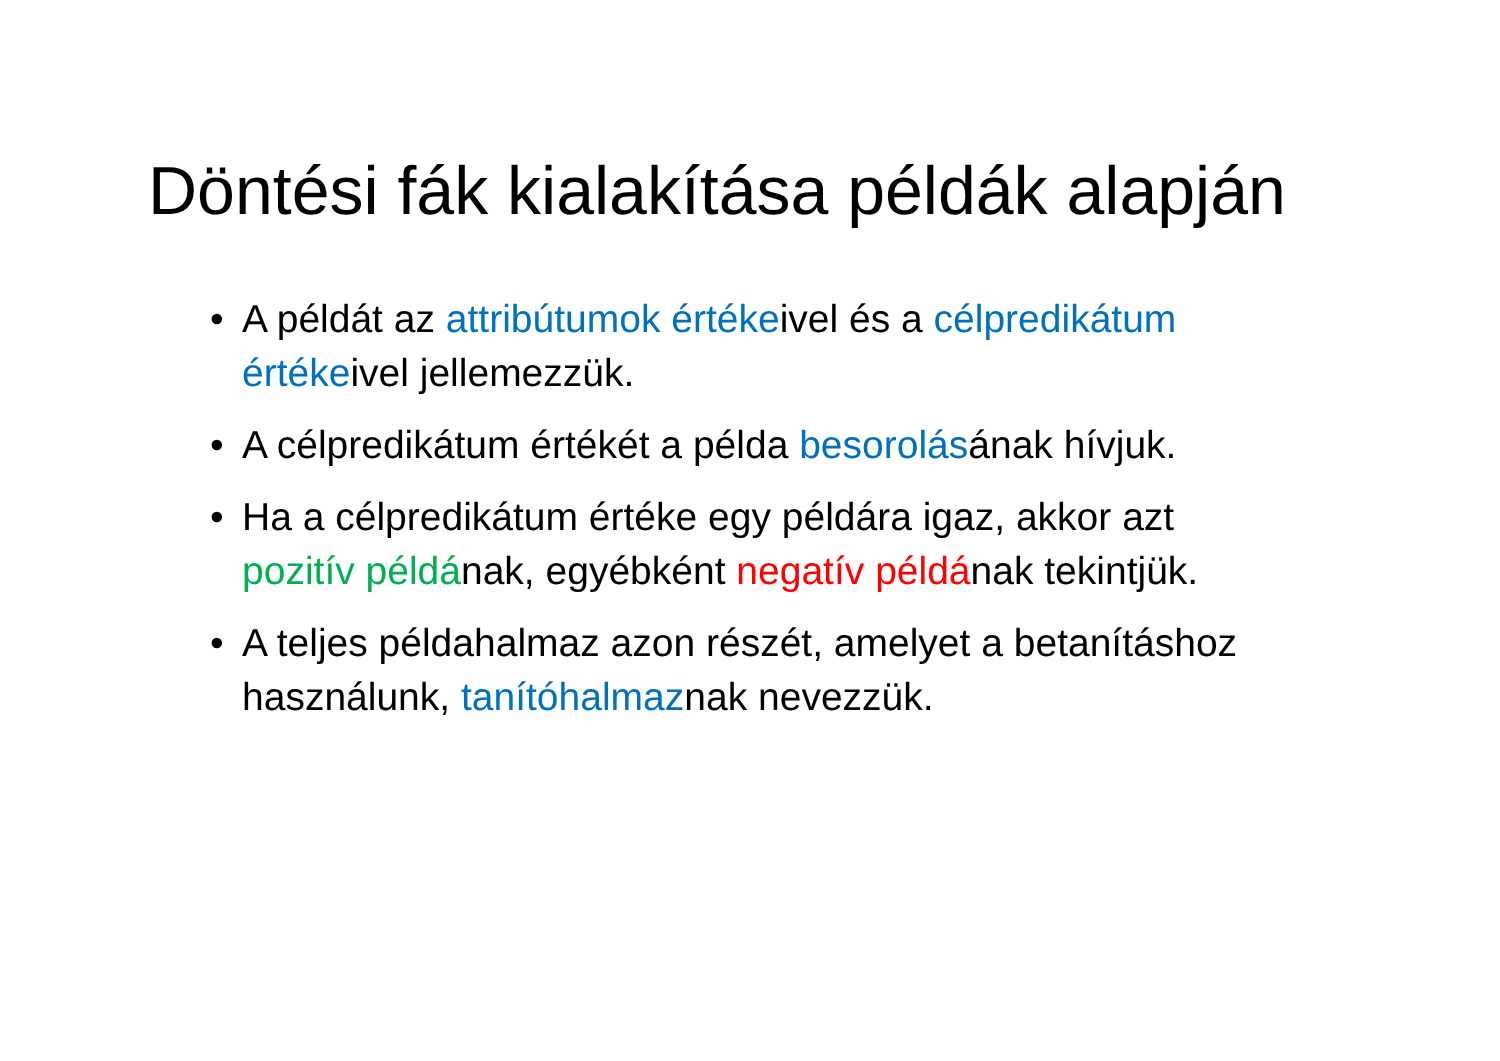Döntési fák kialakítása példák alapján
• A példát az attribútumok értékeivel és a célpredikátum értékeivel jellemezzük.
• A célpredikátum értékét a példa besorolásának hívjuk.
• Ha a célpredikátum értéke egy példára igaz, akkor azt pozitív példának, egyébként negatív példának tekintjük.
• A teljes példahalmaz azon részét, amelyet a betanításhoz használunk, tanítóhalmaznak nevezzük.